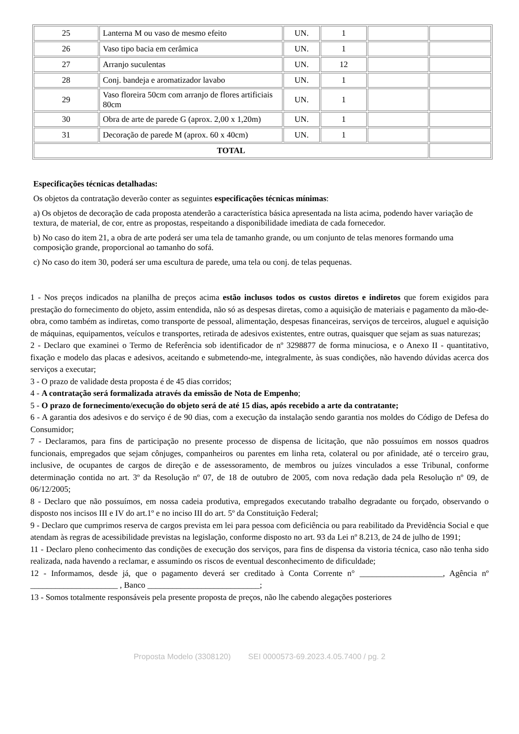| 25 | Lanterna M ou vaso de mesmo efeito | UN. | 1 | | |
| 26 | Vaso tipo bacia em cerâmica | UN. | 1 | | |
| 27 | Arranjo suculentas | UN. | 12 | | |
| 28 | Conj. bandeja e aromatizador lavabo | UN. | 1 | | |
| 29 | Vaso floreira 50cm com arranjo de flores artificiais 80cm | UN. | 1 | | |
| 30 | Obra de arte de parede G (aprox. 2,00 x 1,20m) | UN. | 1 | | |
| 31 | Decoração de parede M (aprox. 60 x 40cm) | UN. | 1 | | |
| TOTAL | | | | | |
Especificações técnicas detalhadas:
Os objetos da contratação deverão conter as seguintes especificações técnicas mínimas:
a) Os objetos de decoração de cada proposta atenderão a característica básica apresentada na lista acima, podendo haver variação de textura, de material, de cor, entre as propostas, respeitando a disponibilidade imediata de cada fornecedor.
b) No caso do item 21, a obra de arte poderá ser uma tela de tamanho grande, ou um conjunto de telas menores formando uma composição grande, proporcional ao tamanho do sofá.
c) No caso do item 30, poderá ser uma escultura de parede, uma tela ou conj. de telas pequenas.
1 - Nos preços indicados na planilha de preços acima estão inclusos todos os custos diretos e indiretos que forem exigidos para prestação do fornecimento do objeto, assim entendida, não só as despesas diretas, como a aquisição de materiais e pagamento da mão-de-obra, como também as indiretas, como transporte de pessoal, alimentação, despesas financeiras, serviços de terceiros, aluguel e aquisição de máquinas, equipamentos, veículos e transportes, retirada de adesivos existentes, entre outras, quaisquer que sejam as suas naturezas;
2 - Declaro que examinei o Termo de Referência sob identificador de nº 3298877 de forma minuciosa, e o Anexo II - quantitativo, fixação e modelo das placas e adesivos, aceitando e submetendo-me, integralmente, às suas condições, não havendo dúvidas acerca dos serviços a executar;
3 - O prazo de validade desta proposta é de 45 dias corridos;
4 - A contratação será formalizada através da emissão de Nota de Empenho;
5 - O prazo de fornecimento/execução do objeto será de até 15 dias, após recebido a arte da contratante;
6 - A garantia dos adesivos e do serviço é de 90 dias, com a execução da instalação sendo garantia nos moldes do Código de Defesa do Consumidor;
7 - Declaramos, para fins de participação no presente processo de dispensa de licitação, que não possuímos em nossos quadros funcionais, empregados que sejam cônjuges, companheiros ou parentes em linha reta, colateral ou por afinidade, até o terceiro grau, inclusive, de ocupantes de cargos de direção e de assessoramento, de membros ou juízes vinculados a esse Tribunal, conforme determinação contida no art. 3º da Resolução nº 07, de 18 de outubro de 2005, com nova redação dada pela Resolução nº 09, de 06/12/2005;
8 - Declaro que não possuímos, em nossa cadeia produtiva, empregados executando trabalho degradante ou forçado, observando o disposto nos incisos III e IV do art.1º e no inciso III do art. 5º da Constituição Federal;
9 - Declaro que cumprimos reserva de cargos prevista em lei para pessoa com deficiência ou para reabilitado da Previdência Social e que atendam às regras de acessibilidade previstas na legislação, conforme disposto no art. 93 da Lei nº 8.213, de 24 de julho de 1991;
11 - Declaro pleno conhecimento das condições de execução dos serviços, para fins de dispensa da vistoria técnica, caso não tenha sido realizada, nada havendo a reclamar, e assumindo os riscos de eventual desconhecimento de dificuldade;
12 - Informamos, desde já, que o pagamento deverá ser creditado à Conta Corrente n° ____________________, Agência nº _____________________ , Banco ___________________________;
13 - Somos totalmente responsáveis pela presente proposta de preços, não lhe cabendo alegações posteriores
Proposta Modelo (3308120) SEI 0000573-69.2023.4.05.7400 / pg. 2